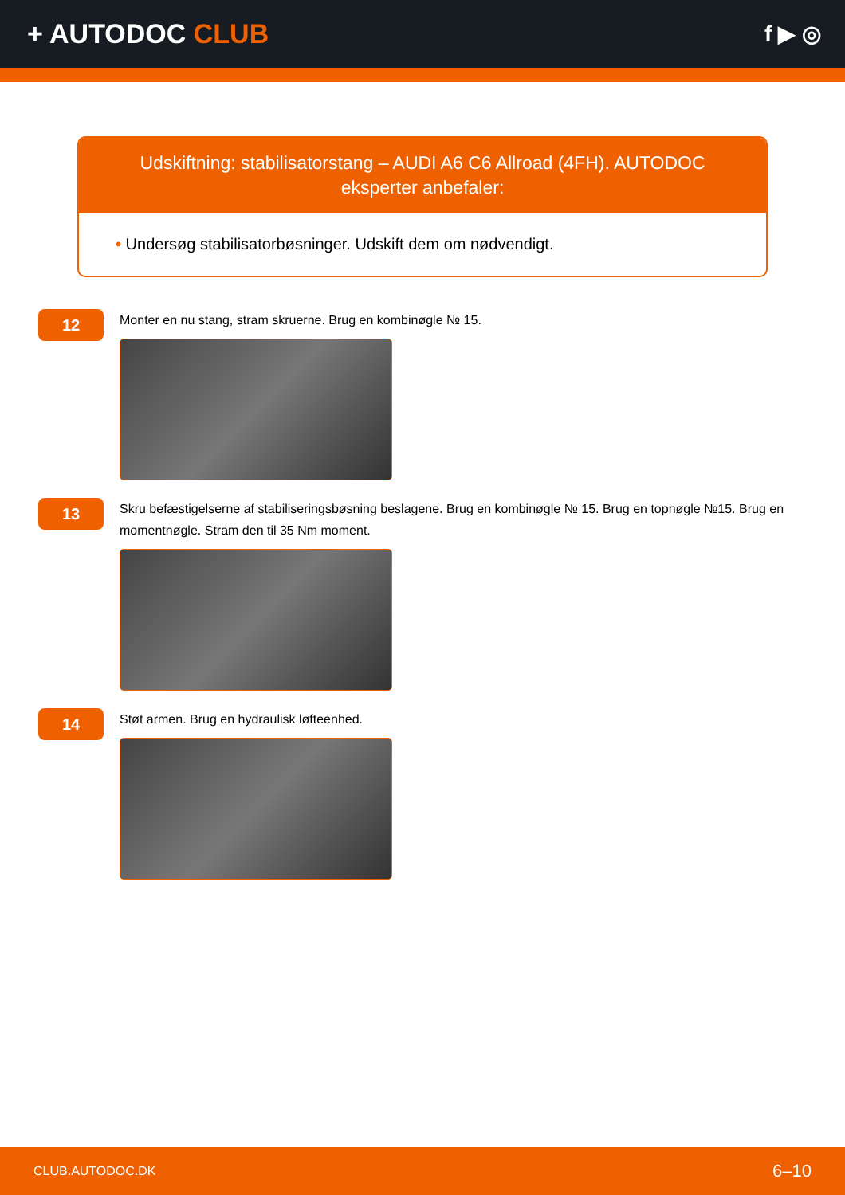+ AUTODOC CLUB
f ▶ ◎
Udskiftning: stabilisatorstang – AUDI A6 C6 Allroad (4FH). AUTODOC eksperter anbefaler:
• Undersøg stabilisatorbøsninger. Udskift dem om nødvendigt.
12
Monter en nu stang, stram skruerne. Brug en kombinøgle № 15.
13
Skru befæstigelserne af stabiliseringsbøsning beslagene. Brug en kombinøgle № 15. Brug en topnøgle №15. Brug en momentnøgle. Stram den til 35 Nm moment.
14
Støt armen. Brug en hydraulisk løfteenhed.
CLUB.AUTODOC.DK 6–10